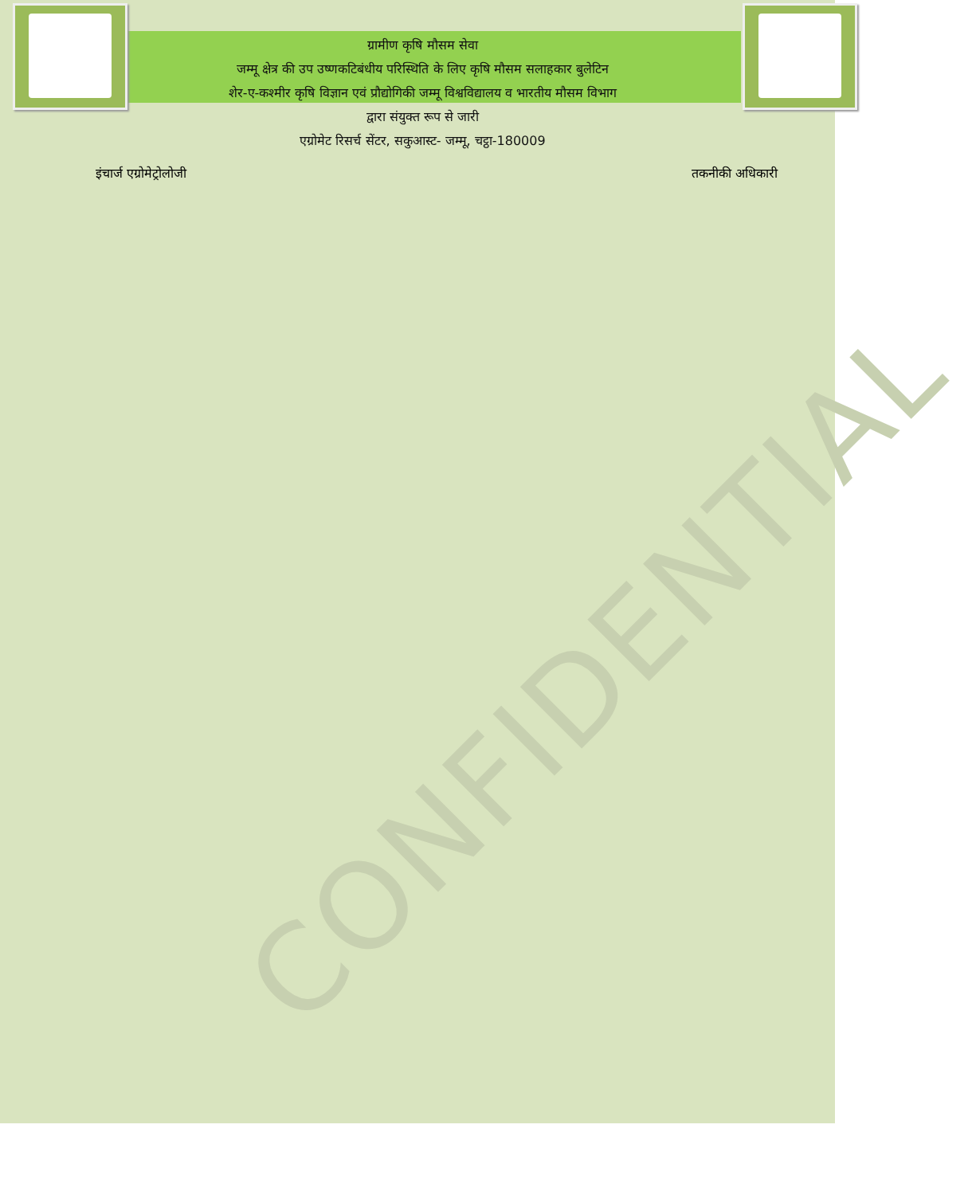CONFIDENTIAL
ग्रामीण कृषि मौसम सेवा
जम्मू क्षेत्र की उप उष्णकटिबंधीय परिस्थिति के लिए कृषि मौसम सलाहकार बुलेटिन
शेर-ए-कश्मीर कृषि विज्ञान एवं प्रौद्योगिकी जम्मू विश्वविद्यालय व भारतीय मौसम विभाग
द्वारा संयुक्त रूप से जारी
एग्रोमेट रिसर्च सेंटर, सकुआस्ट- जम्मू, चट्ठा-180009
इंचार्ज एग्रोमेट्रोलोजी तकनीकी अधिकारी